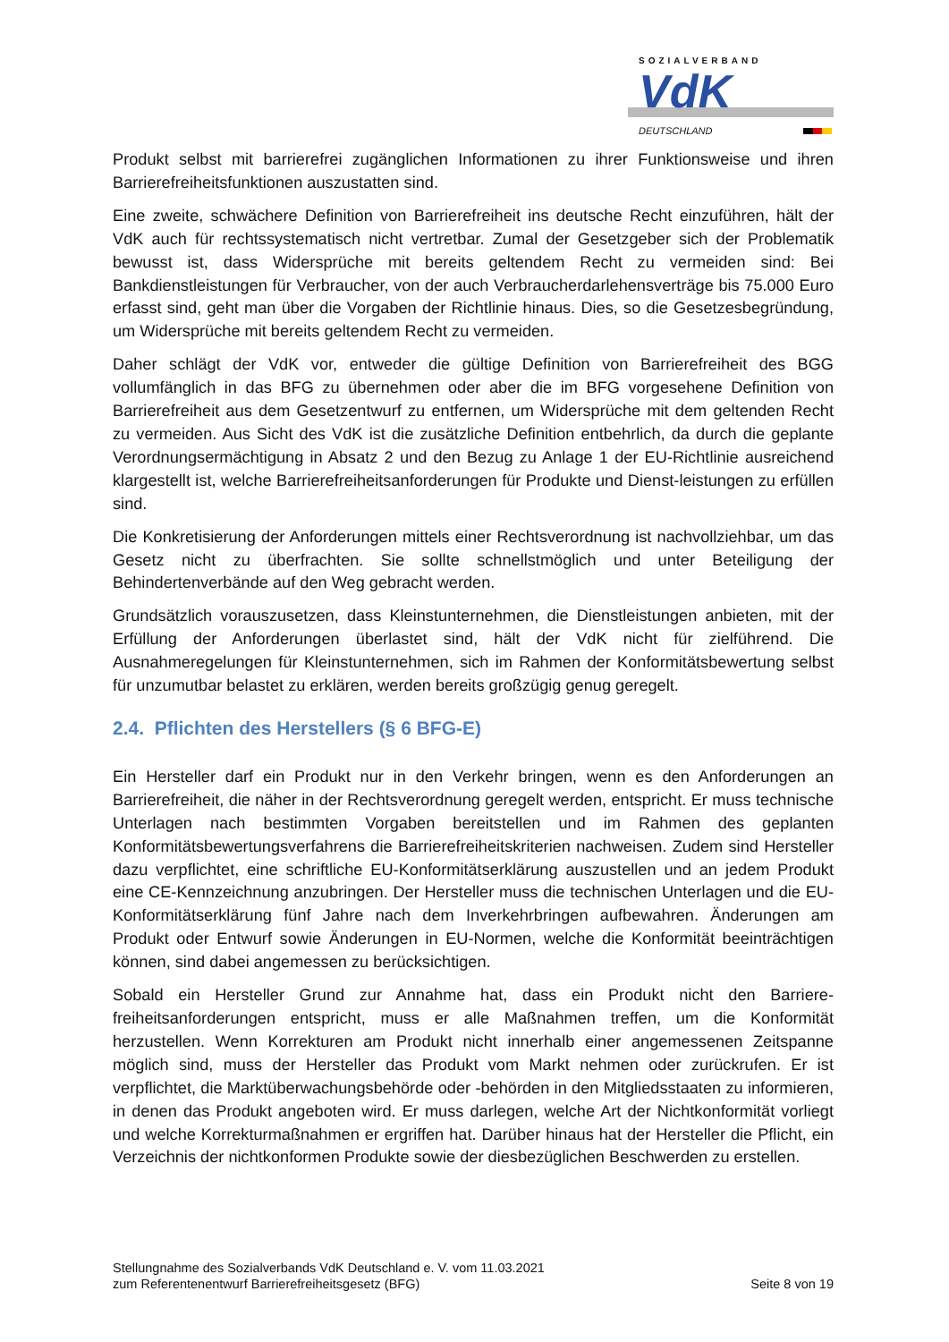SOZIALVERBAND
VdK
DEUTSCHLAND
Produkt selbst mit barrierefrei zugänglichen Informationen zu ihrer Funktionsweise und ihren Barrierefreiheitsfunktionen auszustatten sind.
Eine zweite, schwächere Definition von Barrierefreiheit ins deutsche Recht einzuführen, hält der VdK auch für rechtssystematisch nicht vertretbar. Zumal der Gesetzgeber sich der Problematik bewusst ist, dass Widersprüche mit bereits geltendem Recht zu vermeiden sind: Bei Bankdienstleistungen für Verbraucher, von der auch Verbraucherdarlehensverträge bis 75.000 Euro erfasst sind, geht man über die Vorgaben der Richtlinie hinaus. Dies, so die Gesetzesbegründung, um Widersprüche mit bereits geltendem Recht zu vermeiden.
Daher schlägt der VdK vor, entweder die gültige Definition von Barrierefreiheit des BGG vollumfänglich in das BFG zu übernehmen oder aber die im BFG vorgesehene Definition von Barrierefreiheit aus dem Gesetzentwurf zu entfernen, um Widersprüche mit dem geltenden Recht zu vermeiden. Aus Sicht des VdK ist die zusätzliche Definition entbehrlich, da durch die geplante Verordnungsermächtigung in Absatz 2 und den Bezug zu Anlage 1 der EU-Richtlinie ausreichend klargestellt ist, welche Barrierefreiheitsanforderungen für Produkte und Dienst-leistungen zu erfüllen sind.
Die Konkretisierung der Anforderungen mittels einer Rechtsverordnung ist nachvollziehbar, um das Gesetz nicht zu überfrachten. Sie sollte schnellstmöglich und unter Beteiligung der Behindertenverbände auf den Weg gebracht werden.
Grundsätzlich vorauszusetzen, dass Kleinstunternehmen, die Dienstleistungen anbieten, mit der Erfüllung der Anforderungen überlastet sind, hält der VdK nicht für zielführend. Die Ausnahmeregelungen für Kleinstunternehmen, sich im Rahmen der Konformitätsbewertung selbst für unzumutbar belastet zu erklären, werden bereits großzügig genug geregelt.
2.4. Pflichten des Herstellers (§ 6 BFG-E)
Ein Hersteller darf ein Produkt nur in den Verkehr bringen, wenn es den Anforderungen an Barrierefreiheit, die näher in der Rechtsverordnung geregelt werden, entspricht. Er muss technische Unterlagen nach bestimmten Vorgaben bereitstellen und im Rahmen des geplanten Konformitätsbewertungsverfahrens die Barrierefreiheitskriterien nachweisen. Zudem sind Hersteller dazu verpflichtet, eine schriftliche EU-Konformitätserklärung auszustellen und an jedem Produkt eine CE-Kennzeichnung anzubringen. Der Hersteller muss die technischen Unterlagen und die EU-Konformitätserklärung fünf Jahre nach dem Inverkehrbringen aufbewahren. Änderungen am Produkt oder Entwurf sowie Änderungen in EU-Normen, welche die Konformität beeinträchtigen können, sind dabei angemessen zu berücksichtigen.
Sobald ein Hersteller Grund zur Annahme hat, dass ein Produkt nicht den Barriere-freiheitsanforderungen entspricht, muss er alle Maßnahmen treffen, um die Konformität herzustellen. Wenn Korrekturen am Produkt nicht innerhalb einer angemessenen Zeitspanne möglich sind, muss der Hersteller das Produkt vom Markt nehmen oder zurückrufen. Er ist verpflichtet, die Marktüberwachungsbehörde oder -behörden in den Mitgliedsstaaten zu informieren, in denen das Produkt angeboten wird. Er muss darlegen, welche Art der Nichtkonformität vorliegt und welche Korrekturmaßnahmen er ergriffen hat. Darüber hinaus hat der Hersteller die Pflicht, ein Verzeichnis der nichtkonformen Produkte sowie der diesbezüglichen Beschwerden zu erstellen.
Stellungnahme des Sozialverbands VdK Deutschland e. V. vom 11.03.2021
zum Referentenentwurf Barrierefreiheitsgesetz (BFG)
Seite 8 von 19